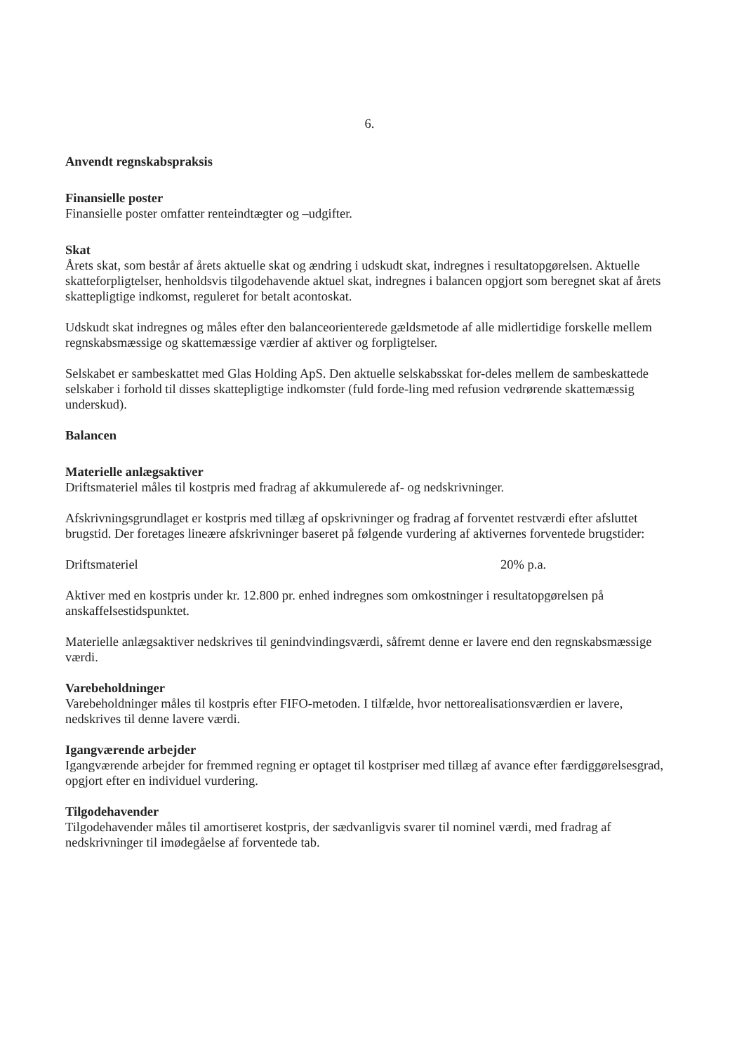6.
Anvendt regnskabspraksis
Finansielle poster
Finansielle poster omfatter renteindtægter og –udgifter.
Skat
Årets skat, som består af årets aktuelle skat og ændring i udskudt skat, indregnes i resultatopgørelsen. Aktuelle skatteforpligtelser, henholdsvis tilgodehavende aktuel skat, indregnes i balancen opgjort som beregnet skat af årets skattepligtige indkomst, reguleret for betalt acontoskat.
Udskudt skat indregnes og måles efter den balanceorienterede gældsmetode af alle midlertidige forskelle mellem regnskabsmæssige og skattemæssige værdier af aktiver og forpligtelser.
Selskabet er sambeskattet med Glas Holding ApS. Den aktuelle selskabsskat for-deles mellem de sambeskattede selskaber i forhold til disses skattepligtige indkomster (fuld forde-ling med refusion vedrørende skattemæssig underskud).
Balancen
Materielle anlægsaktiver
Driftsmateriel måles til kostpris med fradrag af akkumulerede af- og nedskrivninger.
Afskrivningsgrundlaget er kostpris med tillæg af opskrivninger og fradrag af forventet restværdi efter afsluttet brugstid. Der foretages lineære afskrivninger baseret på følgende vurdering af aktivernes forventede brugstider:
Driftsmateriel 20% p.a.
Aktiver med en kostpris under kr. 12.800 pr. enhed indregnes som omkostninger i resultatopgørelsen på anskaffelsestidspunktet.
Materielle anlægsaktiver nedskrives til genindvindingsværdi, såfremt denne er lavere end den regnskabsmæssige værdi.
Varebeholdninger
Varebeholdninger måles til kostpris efter FIFO-metoden. I tilfælde, hvor nettorealisationsværdien er lavere, nedskrives til denne lavere værdi.
Igangværende arbejder
Igangværende arbejder for fremmed regning er optaget til kostpriser med tillæg af avance efter færdiggørelsesgrad, opgjort efter en individuel vurdering.
Tilgodehavender
Tilgodehavender måles til amortiseret kostpris, der sædvanligvis svarer til nominel værdi, med fradrag af nedskrivninger til imødegåelse af forventede tab.